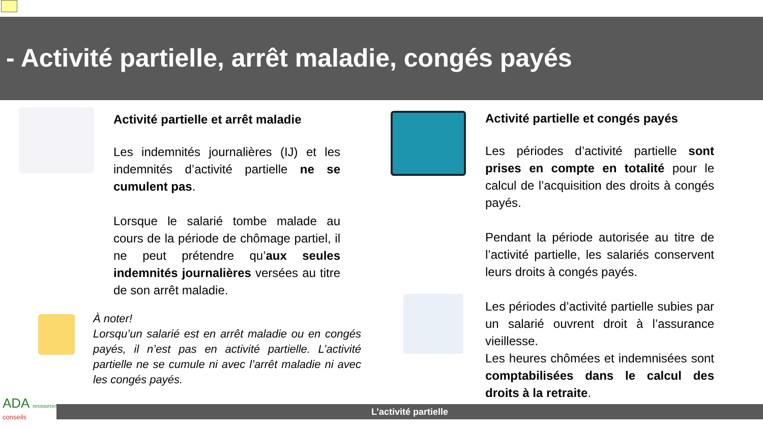- Activité partielle, arrêt maladie, congés payés
Activité partielle et arrêt maladie
Les indemnités journalières (IJ) et les indemnités d’activité partielle ne se cumulent pas.
Lorsque le salarié tombe malade au cours de la période de chômage partiel, il ne peut prétendre qu’aux seules indemnités journalières versées au titre de son arrêt maladie.
À noter!
Lorsqu’un salarié est en arrêt maladie ou en congés payés, il n’est pas en activité partielle. L’activité partielle ne se cumule ni avec l’arrêt maladie ni avec les congés payés.
Activité partielle et congés payés
Les périodes d’activité partielle sont prises en compte en totalité pour le calcul de l’acquisition des droits à congés payés.
Pendant la période autorisée au titre de l’activité partielle, les salariés conservent leurs droits à congés payés.
Les périodes d’activité partielle subies par un salarié ouvrent droit à l’assurance vieillesse.
Les heures chômées et indemnisées sont comptabilisées dans le calcul des droits à la retraite.
ADA ressources
conseils
L’activité partielle